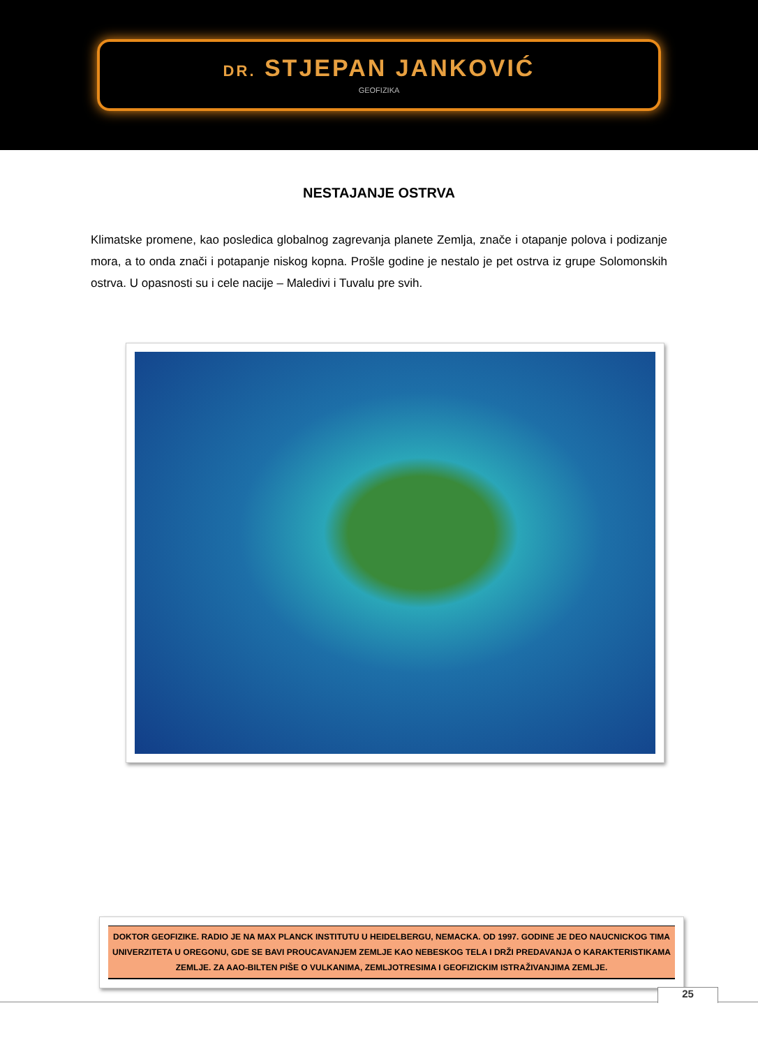DR. STJEPAN JANKOVIĆ
GEOFIZIKA
NESTAJANJE OSTRVA
Klimatske promene, kao posledica globalnog zagrevanja planete Zemlja, znače i otapanje polova i podizanje mora, a to onda znači i potapanje niskog kopna. Prošle godine je nestalo je pet ostrva iz grupe Solomonskih ostrva. U opasnosti su i cele nacije – Maledivi i Tuvalu pre svih.
DOKTOR GEOFIZIKE. RADIO JE NA MAX PLANCK INSTITUTU U HEIDELBERGU, NEMACKA. OD 1997. GODINE JE DEO NAUCNICKOG TIMA UNIVERZITETA U OREGONU, GDE SE BAVI PROUCAVANJEM ZEMLJE KAO NEBESKOG TELA I DRŽI PREDAVANJA O KARAKTERISTIKAMA ZEMLJE. ZA AAO-BILTEN PIŠE O VULKANIMA, ZEMLJOTRESIMA I GEOFIZICKIM ISTRAŽIVANJIMA ZEMLJE.
25